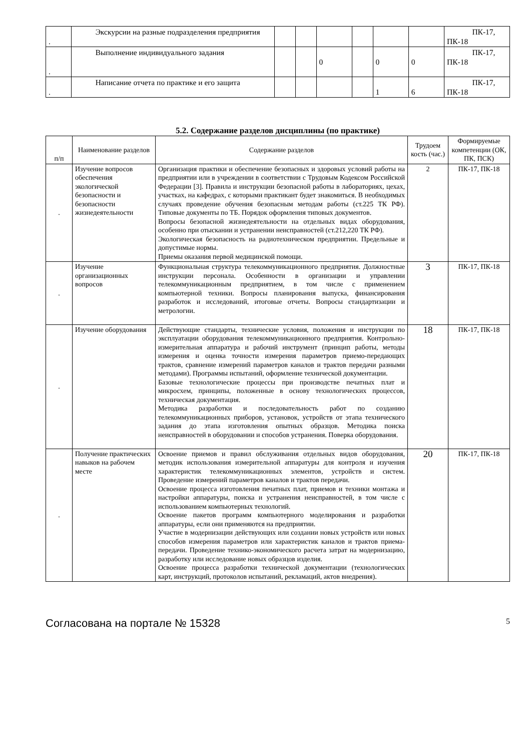| . | Экскурсии на разные подразделения предприятия | | | | | | | ПК-17, ПК-18 |
| . | Выполнение индивидуального задания | | | 0 | | 0 | 0 | ПК-17, ПК-18 |
| . | Написание отчета по практике и его защита | | | | | 1 | 6 | ПК-17, ПК-18 |
5.2. Содержание разделов дисциплины (по практике)
| п/п | Наименование разделов | Содержание разделов | Трудоем кость (час.) | Формируемые компетенции (ОК, ПК, ПСК) |
| --- | --- | --- | --- | --- |
| . | Изучение вопросов обеспечения экологической безопасности и безопасности жизнедеятельности | Организация практики и обеспечение безопасных и здоровых условий работы на предприятии или в учреждении в соответствии с Трудовым Кодексом Российской Федерации [3]. Правила и инструкции безопасной работы в лабораториях, цехах, участках, на кафедрах, с которыми практикант будет знакомиться. В необходимых случаях проведение обучения безопасным методам работы (ст.225 ТК РФ). Типовые документы по ТБ. Порядок оформления типовых документов. Вопросы безопасной жизнедеятельности на отдельных видах оборудования, особенно при отыскании и устранении неисправностей (ст.212,220 ТК РФ). Экологическая безопасность на радиотехническом предприятии. Предельные и допустимые нормы. Приемы оказания первой медицинской помощи. | 2 | ПК-17, ПК-18 |
| . | Изучение организационных вопросов | Функциональная структура телекоммуникационного предприятия. Должностные инструкции персонала. Особенности в организации и управлении телекоммуникационным предприятием, в том числе с применением компьютерной техники. Вопросы планирования выпуска, финансирования разработок и исследований, итоговые отчеты. Вопросы стандартизации и метрологии. | 3 | ПК-17, ПК-18 |
| . | Изучение оборудования | Действующие стандарты, технические условия, положения и инструкции по эксплуатации оборудования телекоммуникационного предприятия. Контрольно-измерительная аппаратура и рабочий инструмент (принцип работы, методы измерения и оценка точности измерения параметров приемо-передающих трактов, сравнение измерений параметров каналов и трактов передачи разными методами). Программы испытаний, оформление технической документации. Базовые технологические процессы при производстве печатных плат и микросхем, принципы, положенные в основу технологических процессов, техническая документация. Методика разработки и последовательность работ по созданию телекоммуникационных приборов, установок, устройств от этапа технического задания до этапа изготовления опытных образцов. Методика поиска неисправностей в оборудовании и способов устранения. Поверка оборудования. | 18 | ПК-17, ПК-18 |
| . | Получение практических навыков на рабочем месте | Освоение приемов и правил обслуживания отдельных видов оборудования, методик использования измерительной аппаратуры для контроля и изучения характеристик телекоммуникационных элементов, устройств и систем. Проведение измерений параметров каналов и трактов передачи. Освоение процесса изготовления печатных плат, приемов и техники монтажа и настройки аппаратуры, поиска и устранения неисправностей, в том числе с использованием компьютерных технологий. Освоение пакетов программ компьютерного моделирования и разработки аппаратуры, если они применяются на предприятии. Участие в модернизации действующих или создании новых устройств или новых способов измерения параметров или характеристик каналов и трактов приема-передачи. Проведение технико-экономического расчета затрат на модернизацию, разработку или исследование новых образцов изделия. Освоение процесса разработки технической документации (технологических карт, инструкций, протоколов испытаний, рекламаций, актов внедрения). | 20 | ПК-17, ПК-18 |
Согласована на портале № 15328 5